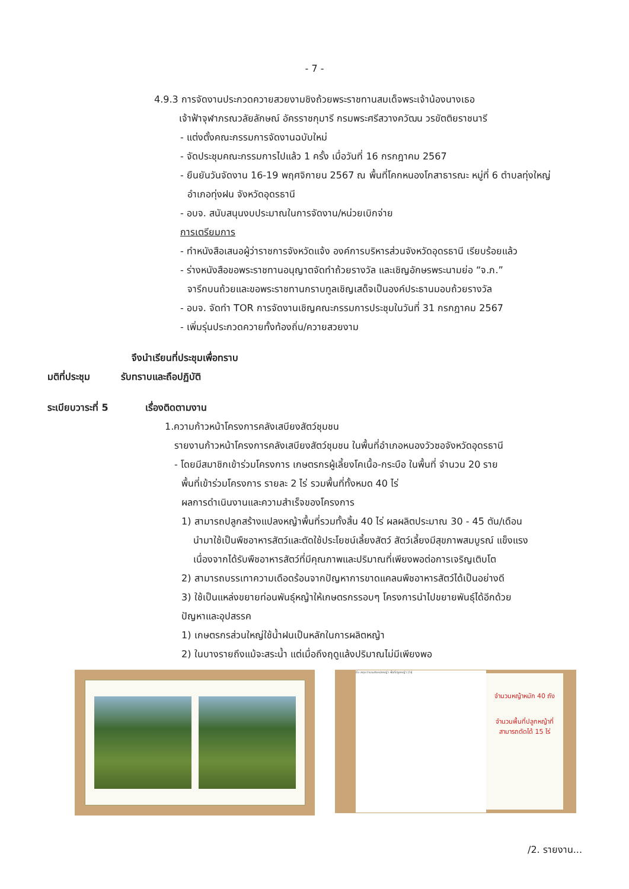- 7 -
4.9.3 การจัดงานประกวดควายสวยงามชิงถ้วยพระราชทานสมเด็จพระเจ้าน้องนางเธอ
เจ้าฟ้าจุฬาภรณวลัยลักษณ์ อัครราชกุมารี กรมพระศรีสวางควัฒน วรขัตติยราชนารี
- แต่งตั้งคณะกรรมการจัดงานฉบับใหม่
- จัดประชุมคณะกรรมการไปแล้ว 1 ครั้ง เมื่อวันที่ 16 กรกฎาคม 2567
- ยืนยันวันจัดงาน 16-19 พฤศจิกายน 2567 ณ พื้นที่โคกหนองโกสาธารณะ หมู่ที่ 6 ตำบลทุ่งใหญ่
อำเภอทุ่งฝน จังหวัดอุดรธานี
- อบจ. สนับสนุนงบประมาณในการจัดงาน/หน่วยเบิกจ่าย
การเตรียมการ
- ทำหนังสือเสนอผู้ว่าราชการจังหวัดแจ้ง องค์การบริหารส่วนจังหวัดอุดรธานี เรียบร้อยแล้ว
- ร่างหนังสือขอพระราชทานอนุญาตจัดทำถ้วยรางวัล และเชิญอักษรพระนามย่อ “จ.ภ.”
จารึกบนถ้วยและขอพระราชทานกราบทูลเชิญเสด็จเป็นองค์ประธานมอบถ้วยรางวัล
- อบจ. จัดทำ TOR การจัดงานเชิญคณะกรรมการประชุมในวันที่ 31 กรกฎาคม 2567
- เพิ่มรุ่นประกวดควายทั้งท้องถิ่น/ควายสวยงาม
จึงนำเรียนที่ประชุมเพื่อทราบ
มติที่ประชุม รับทราบและถือปฏิบัติ
ระเบียบวาระที่ 5 เรื่องติดตามงาน
1.ความก้าวหน้าโครงการคลังเสบียงสัตว์ชุมชน
รายงานก้าวหน้าโครงการคลังเสบียงสัตว์ชุมชน ในพื้นที่อำเภอหนองวัวซอจังหวัดอุดรธานี
- โดยมีสมาชิกเข้าร่วมโครงการ เกษตรกรผู้เลี้ยงโคเนื้อ-กระบือ ในพื้นที่ จำนวน 20 ราย
พื้นที่เข้าร่วมโครงการ รายละ 2 ไร่ รวมพื้นที่ทั้งหมด 40 ไร่
ผลการดำเนินงานและความสำเร็จของโครงการ
1) สามารถปลูกสร้างแปลงหญ้าพื้นที่รวมทั้งสิ้น 40 ไร่ ผลผลิตประมาณ 30 - 45 ตัน/เดือน
นำมาใช้เป็นพืชอาหารสัตว์และตัดใช้ประโยชน์เลี้ยงสัตว์ สัตว์เลี้ยงมีสุขภาพสมบูรณ์ แข็งแรง
เนื่องจากได้รับพืชอาหารสัตว์ที่มีคุณภาพและปริมาณที่เพียงพอต่อการเจริญเติบโต
2) สามารถบรรเทาความเดือดร้อนจากปัญหาการขาดแคลนพืชอาหารสัตว์ได้เป็นอย่างดี
3) ใช้เป็นแหล่งขยายท่อนพันธุ์หญ้าให้เกษตรกรรอบๆ โครงการนำไปขยายพันธุ์ได้อีกด้วย
ปัญหาและอุปสรรค
1) เกษตรกรส่วนใหญ่ใช้น้ำฝนเป็นหลักในการผลิตหญ้า
2) ในบางรายถึงแม้จะสระน้ำ แต่เมื่อถึงฤดูแล้งปริมาณไม่มีเพียงพอ
ชื่อ-สกุล จำนวนถังหมักหญ้า พื้นที่ปลูกหญ้า (ไร่)
จำนวนหญ้าหมัก 40 ถัง
จำนวนพื้นที่ปลูกหญ้าที่
สามารถตัดได้ 15 ไร่
/2. รายงาน...